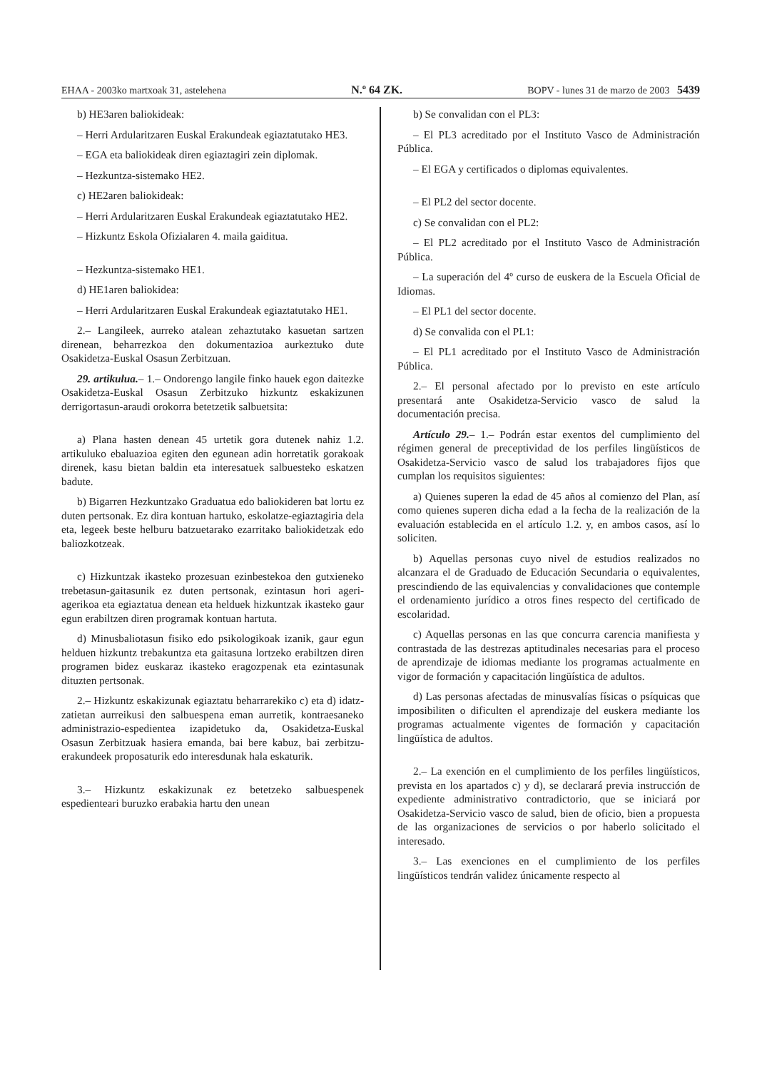EHAA - 2003ko martxoak 31, astelehena N.º 64 ZK. BOPV - lunes 31 de marzo de 2003 5439
b) HE3aren baliokideak:
– Herri Ardularitzaren Euskal Erakundeak egiaztatutako HE3.
– EGA eta baliokideak diren egiaztagiri zein diplomak.
– Hezkuntza-sistemako HE2.
c) HE2aren baliokideak:
– Herri Ardularitzaren Euskal Erakundeak egiaztatutako HE2.
– Hizkuntz Eskola Ofizialaren 4. maila gaiditua.
– Hezkuntza-sistemako HE1.
d) HE1aren baliokidea:
– Herri Ardularitzaren Euskal Erakundeak egiaztatutako HE1.
2.– Langileek, aurreko atalean zehaztutako kasuetan sartzen direnean, beharrezkoa den dokumentazioa aurkeztuko dute Osakidetza-Euskal Osasun Zerbitzuan.
29. artikulua.– 1.– Ondorengo langile finko hauek egon daitezke Osakidetza-Euskal Osasun Zerbitzuko hizkuntz eskakizunen derrigortasun-araudi orokorra betetzetik salbuetsita:
a) Plana hasten denean 45 urtetik gora dutenek nahiz 1.2. artikuluko ebaluazioa egiten den egunean adin horretatik gorakoak direnek, kasu bietan baldin eta interesatuek salbuesteko eskatzen badute.
b) Bigarren Hezkuntzako Graduatua edo baliokideren bat lortu ez duten pertsonak. Ez dira kontuan hartuko, eskolatze-egiaztagiria dela eta, legeek beste helburu batzuetarako ezarritako baliokidetzak edo baliozkotzeak.
c) Hizkuntzak ikasteko prozesuan ezinbestekoa den gutxieneko trebetasun-gaitasunik ez duten pertsonak, ezintasun hori ageri-agerikoa eta egiaztatua denean eta helduek hizkuntzak ikasteko gaur egun erabiltzen diren programak kontuan hartuta.
d) Minusbaliotasun fisiko edo psikologikoak izanik, gaur egun helduen hizkuntz trebakuntza eta gaitasuna lortzeko erabiltzen diren programen bidez euskaraz ikasteko eragozpenak eta ezintasunak dituzten pertsonak.
2.– Hizkuntz eskakizunak egiaztatu beharrarekiko c) eta d) idatz-zatietan aurreikusi den salbuespena eman aurretik, kontraesaneko administrazio-espedientea izapidetuko da, Osakidetza-Euskal Osasun Zerbitzuak hasiera emanda, bai bere kabuz, bai zerbitzu-erakundeek proposaturik edo interesdunak hala eskaturik.
3.– Hizkuntz eskakizunak ez betetzeko salbuespenek espedienteari buruzko erabakia hartu den unean
b) Se convalidan con el PL3:
– El PL3 acreditado por el Instituto Vasco de Administración Pública.
– El EGA y certificados o diplomas equivalentes.
– El PL2 del sector docente.
c) Se convalidan con el PL2:
– El PL2 acreditado por el Instituto Vasco de Administración Pública.
– La superación del 4º curso de euskera de la Escuela Oficial de Idiomas.
– El PL1 del sector docente.
d) Se convalida con el PL1:
– El PL1 acreditado por el Instituto Vasco de Administración Pública.
2.– El personal afectado por lo previsto en este artículo presentará ante Osakidetza-Servicio vasco de salud la documentación precisa.
Artículo 29.– 1.– Podrán estar exentos del cumplimiento del régimen general de preceptividad de los perfiles lingüísticos de Osakidetza-Servicio vasco de salud los trabajadores fijos que cumplan los requisitos siguientes:
a) Quienes superen la edad de 45 años al comienzo del Plan, así como quienes superen dicha edad a la fecha de la realización de la evaluación establecida en el artículo 1.2. y, en ambos casos, así lo soliciten.
b) Aquellas personas cuyo nivel de estudios realizados no alcanzara el de Graduado de Educación Secundaria o equivalentes, prescindiendo de las equivalencias y convalidaciones que contemple el ordenamiento jurídico a otros fines respecto del certificado de escolaridad.
c) Aquellas personas en las que concurra carencia manifiesta y contrastada de las destrezas aptitudinales necesarias para el proceso de aprendizaje de idiomas mediante los programas actualmente en vigor de formación y capacitación lingüística de adultos.
d) Las personas afectadas de minusvalías físicas o psíquicas que imposibiliten o dificulten el aprendizaje del euskera mediante los programas actualmente vigentes de formación y capacitación lingüística de adultos.
2.– La exención en el cumplimiento de los perfiles lingüísticos, prevista en los apartados c) y d), se declarará previa instrucción de expediente administrativo contradictorio, que se iniciará por Osakidetza-Servicio vasco de salud, bien de oficio, bien a propuesta de las organizaciones de servicios o por haberlo solicitado el interesado.
3.– Las exenciones en el cumplimiento de los perfiles lingüísticos tendrán validez únicamente respecto al